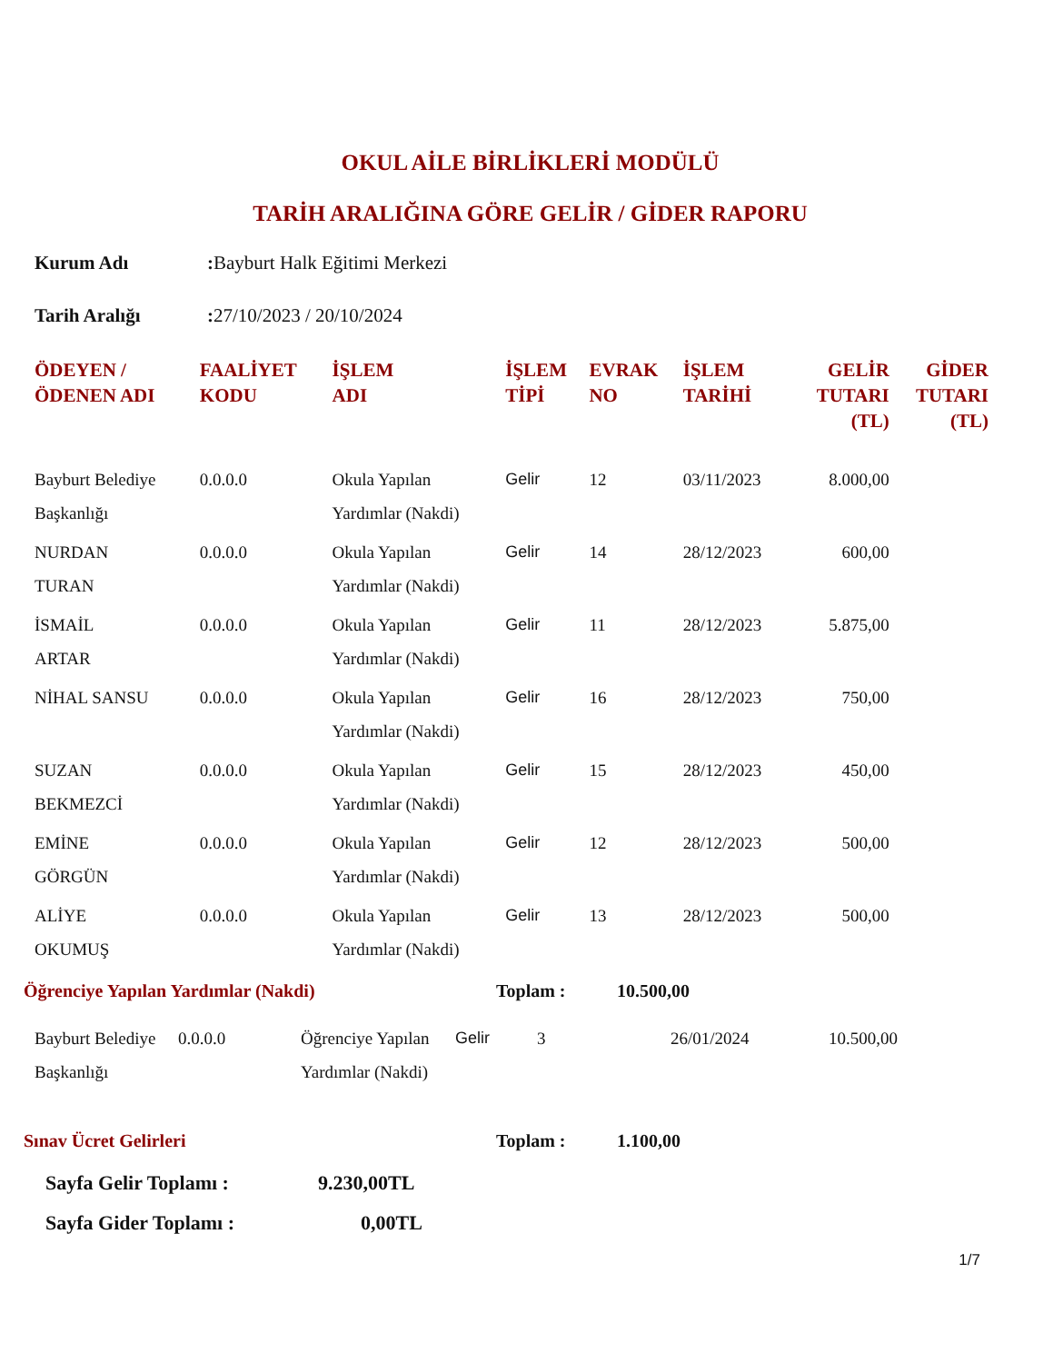OKUL AİLE BİRLİKLERİ MODÜLÜ
TARİH ARALIĞINA GÖRE GELİR / GİDER RAPORU
Kurum Adı: Bayburt Halk Eğitimi Merkezi
Tarih Aralığı: 27/10/2023 / 20/10/2024
| ÖDEYEN / ÖDENEN ADI | FAALİYET KODU | İŞLEM ADI | İŞLEM TİPİ | EVRAK NO | İŞLEM TARİHİ | GELİR TUTARI (TL) | GİDER TUTARI (TL) |
| --- | --- | --- | --- | --- | --- | --- | --- |
| Bayburt Belediye Başkanlığı | 0.0.0.0 | Okula Yapılan Yardımlar (Nakdi) | Gelir | 12 | 03/11/2023 | 8.000,00 | |
| NURDAN TURAN | 0.0.0.0 | Okula Yapılan Yardımlar (Nakdi) | Gelir | 14 | 28/12/2023 | 600,00 | |
| İSMAİL ARTAR | 0.0.0.0 | Okula Yapılan Yardımlar (Nakdi) | Gelir | 11 | 28/12/2023 | 5.875,00 | |
| NİHAL SANSU | 0.0.0.0 | Okula Yapılan Yardımlar (Nakdi) | Gelir | 16 | 28/12/2023 | 750,00 | |
| SUZAN BEKMEZCİ | 0.0.0.0 | Okula Yapılan Yardımlar (Nakdi) | Gelir | 15 | 28/12/2023 | 450,00 | |
| EMİNE GÖRGÜN | 0.0.0.0 | Okula Yapılan Yardımlar (Nakdi) | Gelir | 12 | 28/12/2023 | 500,00 | |
| ALİYE OKUMUŞ | 0.0.0.0 | Okula Yapılan Yardımlar (Nakdi) | Gelir | 13 | 28/12/2023 | 500,00 | |
Öğrenciye Yapılan Yardımlar (Nakdi) Toplam : 10.500,00
| Bayburt Belediye Başkanlığı | 0.0.0.0 | Öğrenciye Yapılan Yardımlar (Nakdi) | Gelir | 3 | 26/01/2024 | 10.500,00 | |
Sınav Ücret Gelirleri Toplam : 1.100,00
Sayfa Gelir Toplamı : 9.230,00TL
Sayfa Gider Toplamı : 0,00TL
1/7